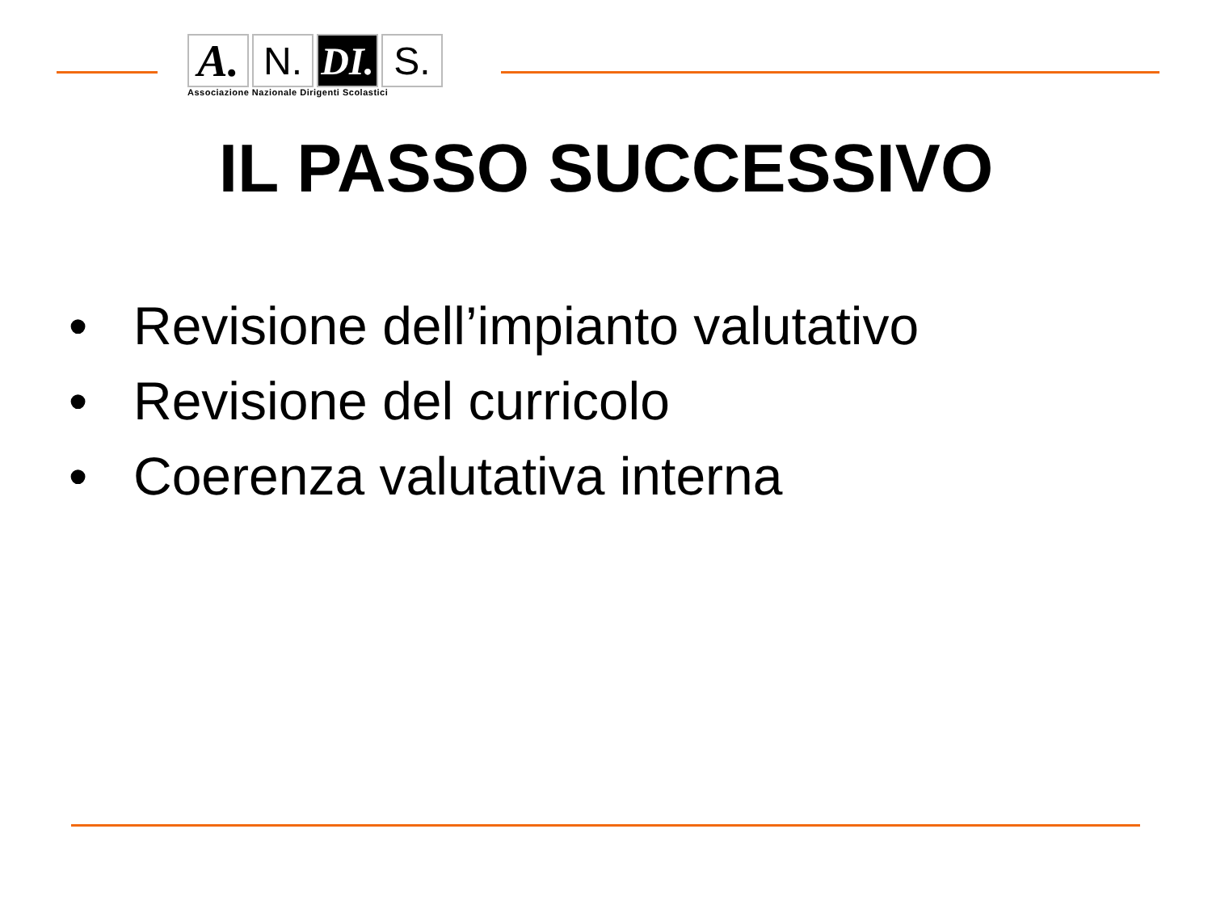A.
N. DI.
S.
Associazione Nazionale Dirigenti Scolastici
IL PASSO SUCCESSIVO
• Revisione dell’impianto valutativo
• Revisione del curricolo
• Coerenza valutativa interna